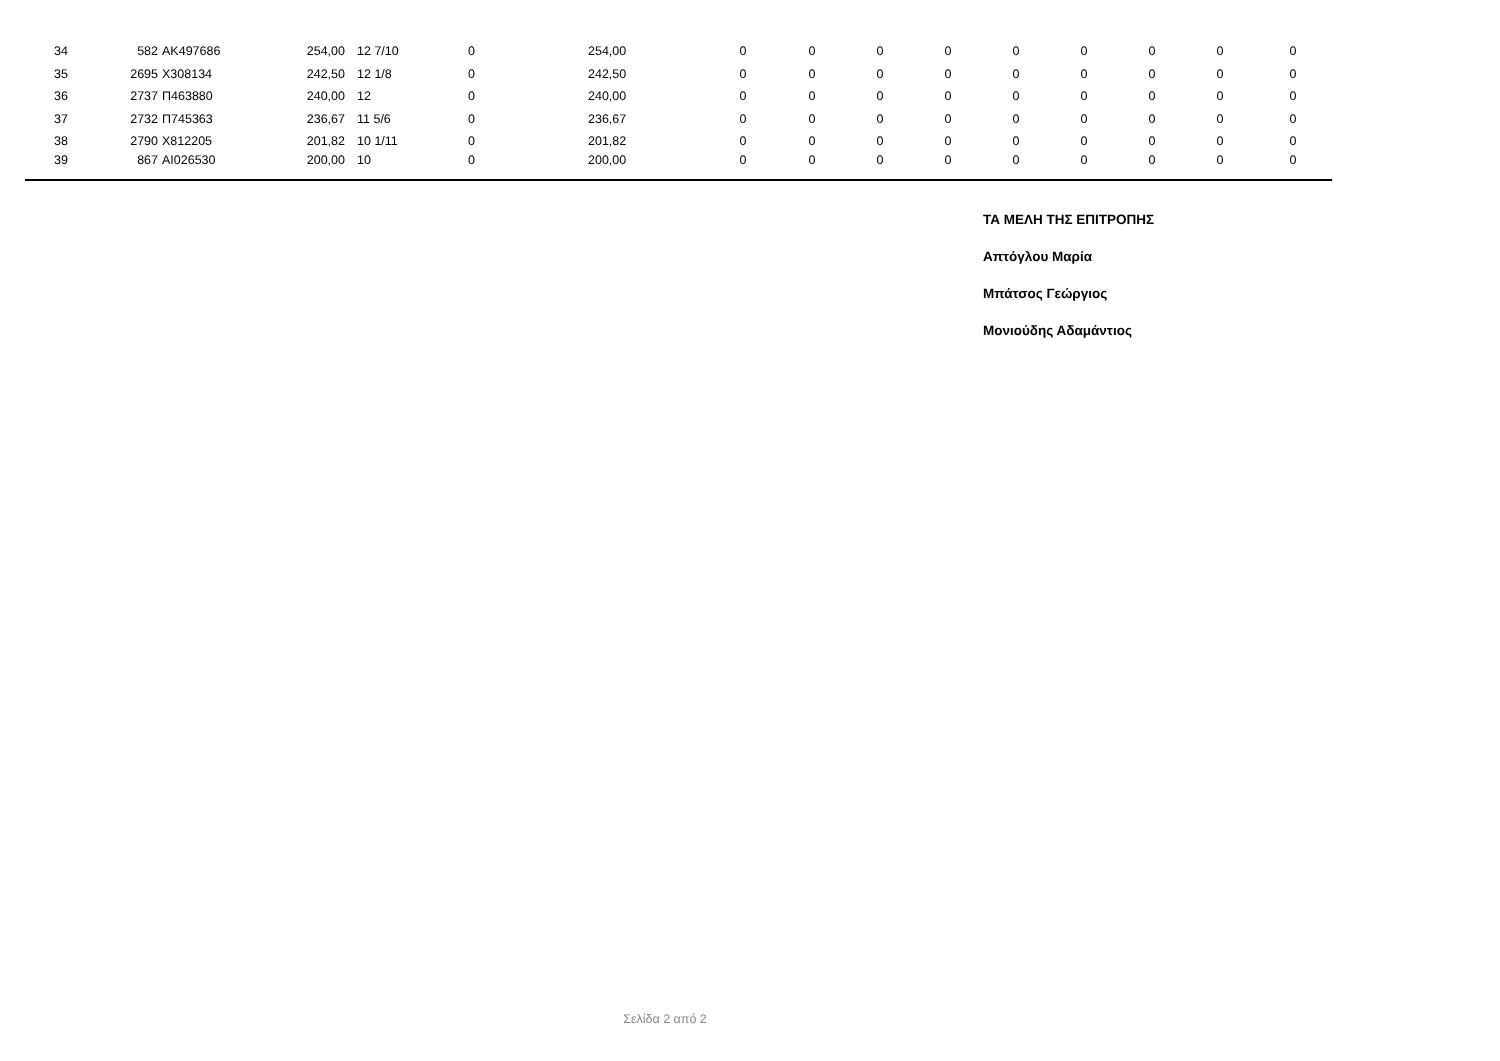| 34 | 582 | AK497686 | 254,00 | 12 7/10 | 0 | 254,00 | 0 | 0 | 0 | 0 | 0 | 0 | 0 | 0 | 0 |
| 35 | 2695 | X308134 | 242,50 | 12 1/8 | 0 | 242,50 | 0 | 0 | 0 | 0 | 0 | 0 | 0 | 0 | 0 |
| 36 | 2737 | Π463880 | 240,00 | 12 | 0 | 240,00 | 0 | 0 | 0 | 0 | 0 | 0 | 0 | 0 | 0 |
| 37 | 2732 | Π745363 | 236,67 | 11 5/6 | 0 | 236,67 | 0 | 0 | 0 | 0 | 0 | 0 | 0 | 0 | 0 |
| 38 | 2790 | X812205 | 201,82 | 10 1/11 | 0 | 201,82 | 0 | 0 | 0 | 0 | 0 | 0 | 0 | 0 | 0 |
| 39 | 867 | AI026530 | 200,00 | 10 | 0 | 200,00 | 0 | 0 | 0 | 0 | 0 | 0 | 0 | 0 | 0 |
ΤΑ ΜΕΛΗ ΤΗΣ ΕΠΙΤΡΟΠΗΣ
Απτόγλου Μαρία
Μπάτσος Γεώργιος
Μονιούδης Αδαμάντιος
Σελίδα 2 από 2